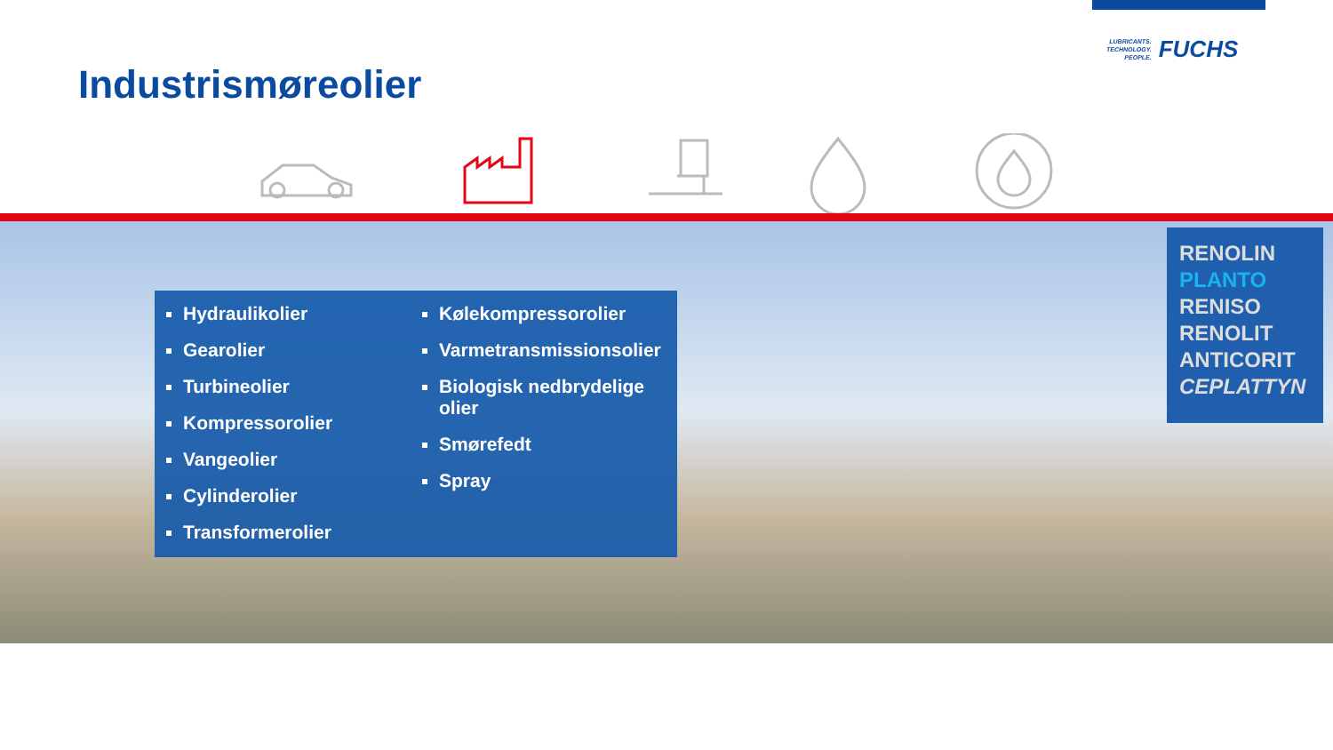LUBRICANTS.
TECHNOLOGY.
PEOPLE.
FUCHS
Industrismøreolier
Hydraulikolier
Gearolier
Turbineolier
Kompressorolier
Vangeolier
Cylinderolier
Transformerolier
Kølekompressorolier
Varmetransmissionsolier
Biologisk nedbrydelige olier
Smørefedt
Spray
RENOLIN
PLANTO
RENISO
RENOLIT
ANTICORIT
CEPLATTYN